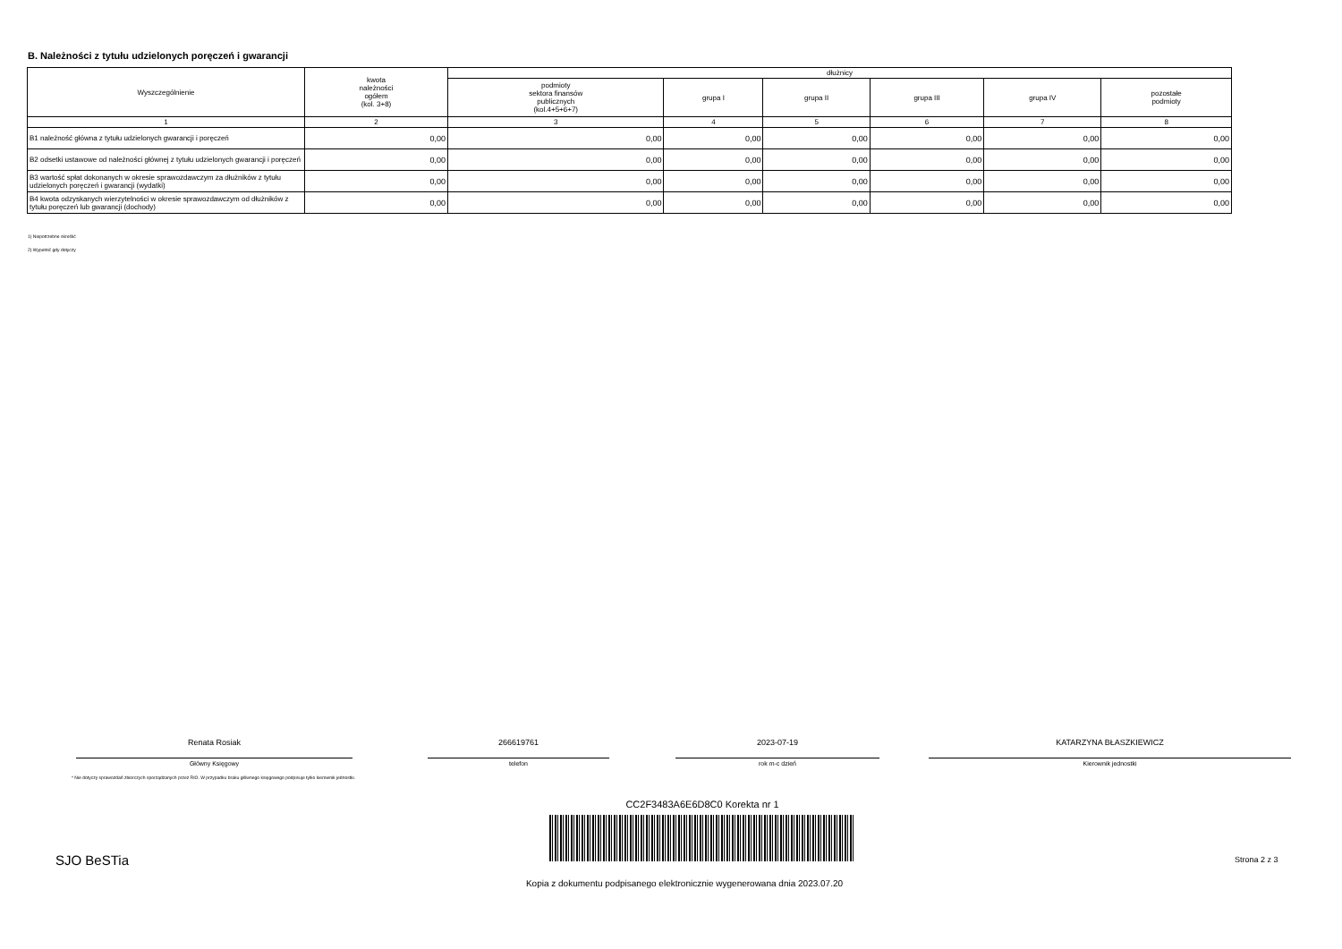B. Należności z tytułu udzielonych poręczeń i gwarancji
| Wyszczególnienie | kwota należności ogółem (kol. 3+8) | dłużnicy | | | | | |
| --- | --- | --- | --- | --- | --- | --- | --- |
| | | podmioty sektora finansów publicznych (kol.4+5+6+7) | grupa I | grupa II | grupa III | grupa IV | pozostałe podmioty |
| 1 | 2 | 3 | 4 | 5 | 6 | 7 | 8 |
| B1 należność główna z tytułu udzielonych gwarancji i poręczeń | 0,00 | 0,00 | 0,00 | 0,00 | 0,00 | 0,00 | 0,00 |
| B2 odsetki ustawowe od należności głównej z tytułu udzielonych gwarancji i poręczeń | 0,00 | 0,00 | 0,00 | 0,00 | 0,00 | 0,00 | 0,00 |
| B3 wartość spłat dokonanych w okresie sprawozdawczym za dłużników z tytułu udzielonych poręczeń i gwarancji (wydatki) | 0,00 | 0,00 | 0,00 | 0,00 | 0,00 | 0,00 | 0,00 |
| B4 kwota odzyskanych wierzytelności w okresie sprawozdawczym od dłużników z tytułu poręczeń lub gwarancji (dochody) | 0,00 | 0,00 | 0,00 | 0,00 | 0,00 | 0,00 | 0,00 |
1) Niepotrzebne skreślić
2) Wypełnić gdy dotyczy
Renata Rosiak
Główny Księgowy
266619761
telefon
2023-07-19
rok m-c dzień
KATARZYNA BŁASZKIEWICZ
Kierownik jednostki
* Nie dotyczy sprawozdań zbiorczych sporządzanych przez RIO. W przypadku braku głównego księgowego podpisuje tylko kierownik jednostki.
CC2F3483A6E6D8C0 Korekta nr 1
SJO BeSTia Strona 2 z 3
Kopia z dokumentu podpisanego elektronicznie wygenerowana dnia 2023.07.20